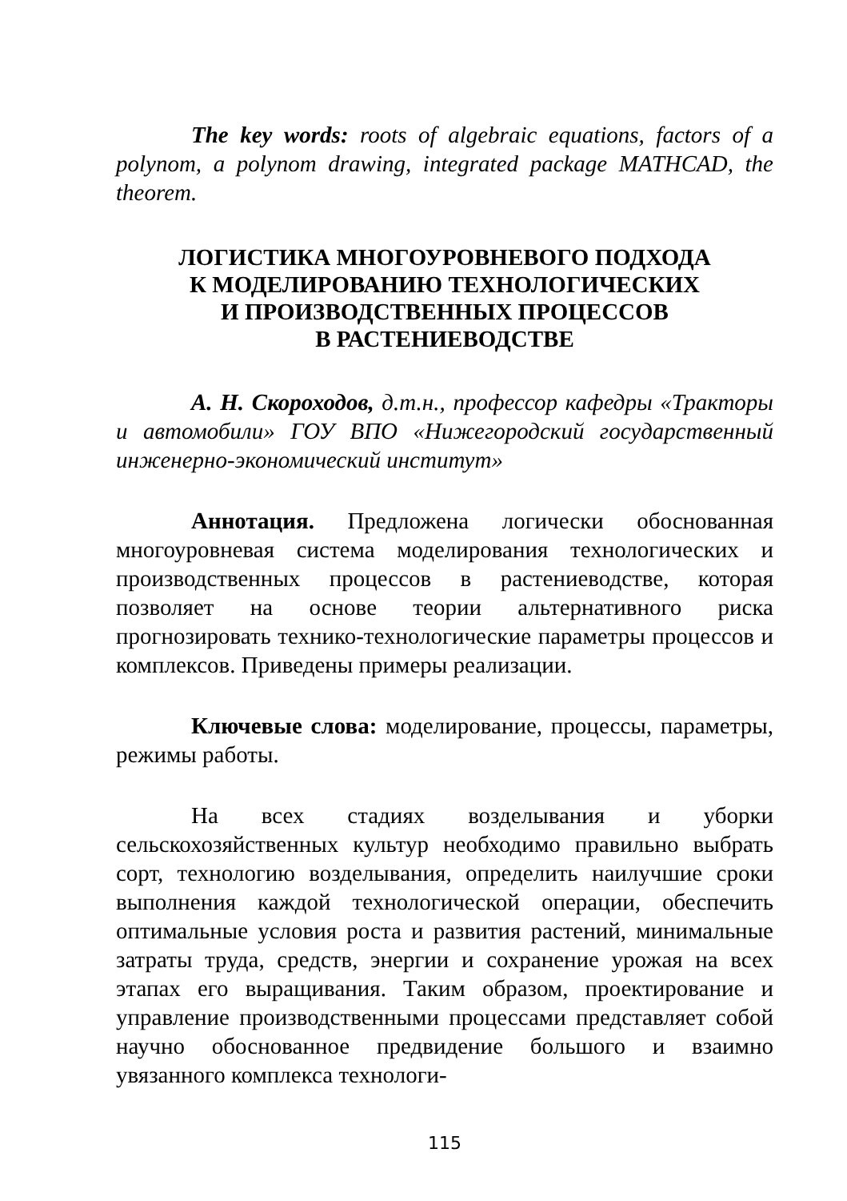The key words: roots of algebraic equations, factors of a polynom, a polynom drawing, integrated package MATHCAD, the theorem.
ЛОГИСТИКА МНОГОУРОВНЕВОГО ПОДХОДА
К МОДЕЛИРОВАНИЮ ТЕХНОЛОГИЧЕСКИХ
И ПРОИЗВОДСТВЕННЫХ ПРОЦЕССОВ
В РАСТЕНИЕВОДСТВЕ
А. Н. Скороходов, д.т.н., профессор кафедры «Тракторы и автомобили» ГОУ ВПО «Нижегородский государственный инженерно-экономический институт»
Аннотация. Предложена логически обоснованная многоуровневая система моделирования технологических и производственных процессов в растениеводстве, которая позволяет на основе теории альтернативного риска прогнозировать технико-технологические параметры процессов и комплексов. Приведены примеры реализации.
Ключевые слова: моделирование, процессы, параметры, режимы работы.
На всех стадиях возделывания и уборки сельскохозяйственных культур необходимо правильно выбрать сорт, технологию возделывания, определить наилучшие сроки выполнения каждой технологической операции, обеспечить оптимальные условия роста и развития растений, минимальные затраты труда, средств, энергии и сохранение урожая на всех этапах его выращивания. Таким образом, проектирование и управление производственными процессами представляет собой научно обоснованное предвидение большого и взаимно увязанного комплекса технологи-
115